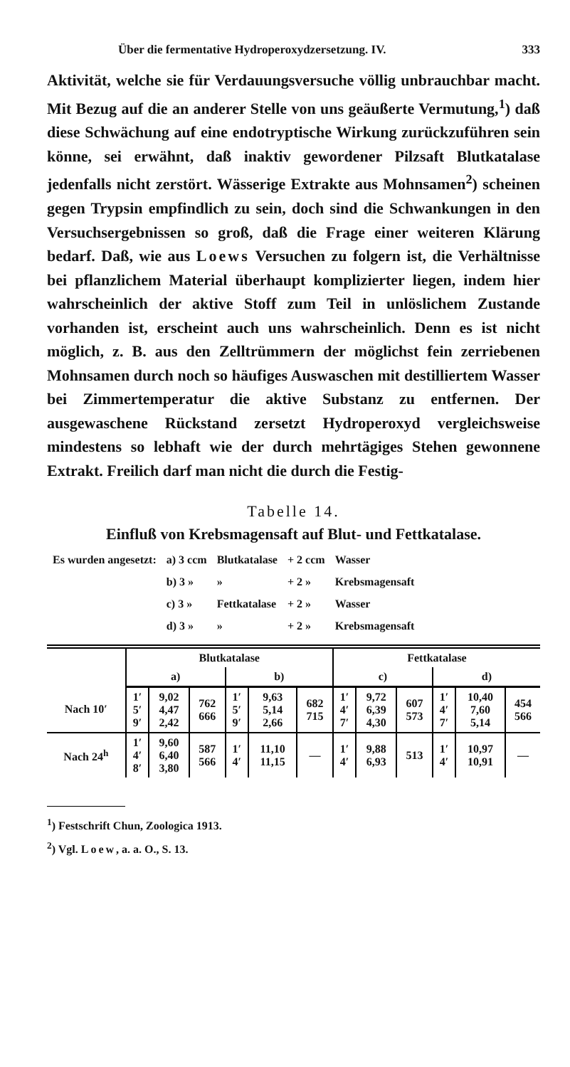Über die fermentative Hydroperoxydzersetzung. IV. 333
Aktivität, welche sie für Verdauungsversuche völlig unbrauchbar macht. Mit Bezug auf die an anderer Stelle von uns geäußerte Vermutung,<sup>1</sup>) daß diese Schwächung auf eine endotryptische Wirkung zurückzuführen sein könne, sei erwähnt, daß inaktiv gewordener Pilzsaft Blutkatalase jedenfalls nicht zerstört. Wässerige Extrakte aus Mohnsamen<sup>2</sup>) scheinen gegen Trypsin empfindlich zu sein, doch sind die Schwankungen in den Versuchsergebnissen so groß, daß die Frage einer weiteren Klärung bedarf. Daß, wie aus Loews Versuchen zu folgern ist, die Verhältnisse bei pflanzlichem Material überhaupt komplizierter liegen, indem hier wahrscheinlich der aktive Stoff zum Teil in unlöslichem Zustande vorhanden ist, erscheint auch uns wahrscheinlich. Denn es ist nicht möglich, z. B. aus den Zelltrümmern der möglichst fein zerriebenen Mohnsamen durch noch so häufiges Auswaschen mit destilliertem Wasser bei Zimmertemperatur die aktive Substanz zu entfernen. Der ausgewaschene Rückstand zersetzt Hydroperoxyd vergleichsweise mindestens so lebhaft wie der durch mehrtägiges Stehen gewonnene Extrakt. Freilich darf man nicht die durch die Festig-
Tabelle 14.
Einfluß von Krebsmagensaft auf Blut- und Fettkatalase.
| Es wurden angesetzt: | a) 3 ccm | Blutkatalase | + 2 ccm | Wasser |
| | b) 3 » | » | + 2 » | Krebsmagensaft |
| | c) 3 » | Fettkatalase | + 2 » | Wasser |
| | d) 3 » | » | + 2 » | Krebsmagensaft |
| | Blutkatalase | | | | | | Fettkatalase | | | | | |
| --- | --- | --- | --- | --- | --- | --- | --- | --- | --- | --- | --- | --- |
| | a) | | | b) | | | c) | | | d) | | |
| Nach 10′ | 1′ 5′ 9′ | 9,02 4,47 2,42 | 762 666 | 1′ 5′ 9′ | 9,63 5,14 2,66 | 682 715 | 1′ 4′ 7′ | 9,72 6,39 4,30 | 607 573 | 1′ 4′ 7′ | 10,40 7,60 5,14 | 454 566 |
| Nach 24<sup>h</sup> | 1′ 4′ 8′ | 9,60 6,40 3,80 | 587 566 | 1′ 4′ | 11,10 11,15 | — | 1′ 4′ | 9,88 6,93 | 513 | 1′ 4′ | 10,97 10,91 | — |
<sup>1</sup>) Festschrift Chun, Zoologica 1913.
<sup>2</sup>) Vgl. Loew, a. a. O., S. 13.